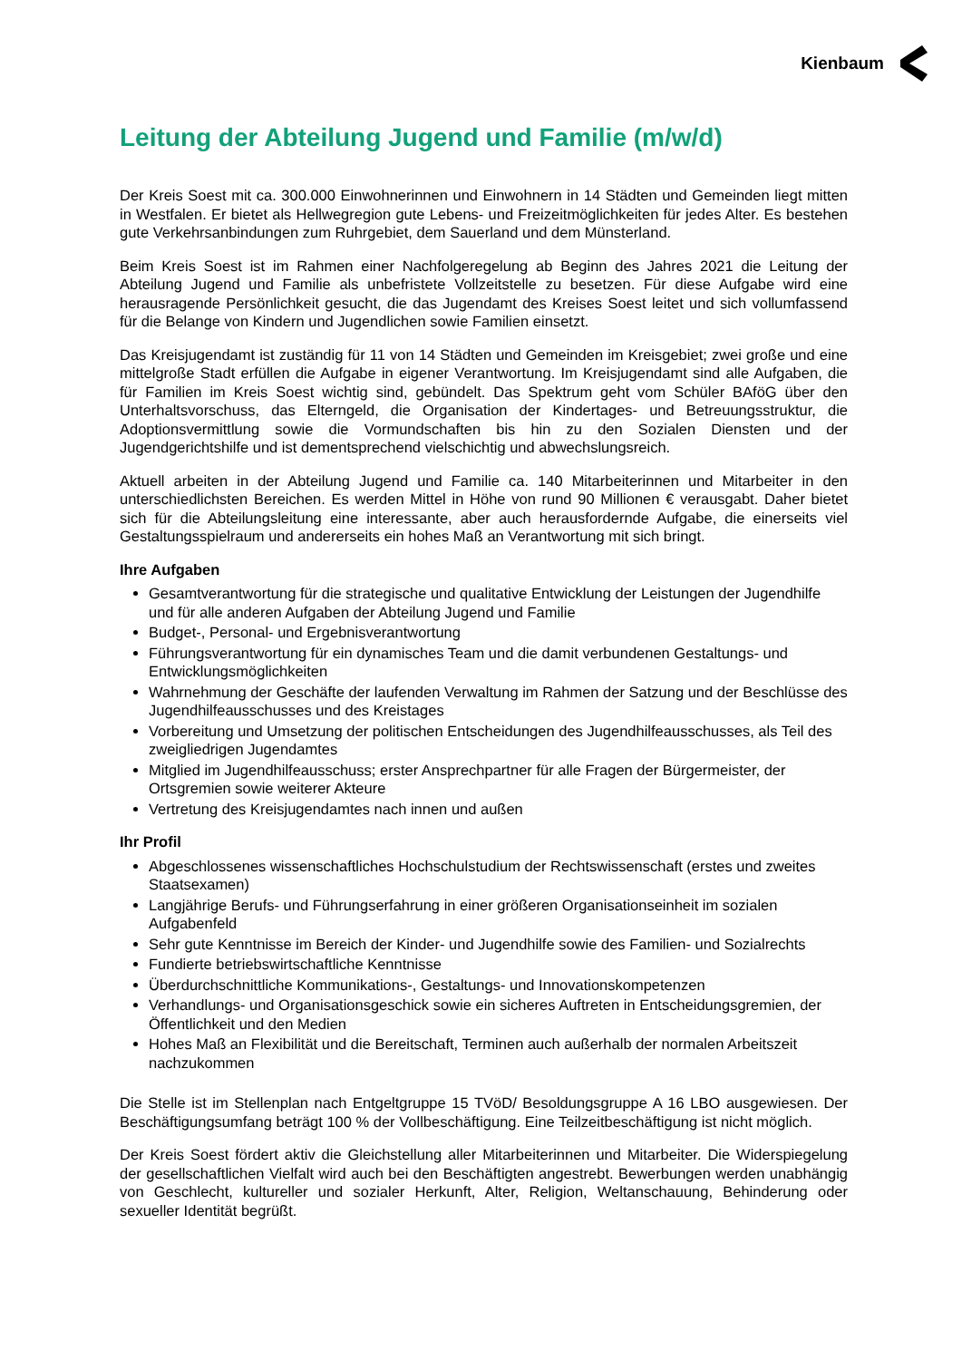Kienbaum
Leitung der Abteilung Jugend und Familie (m/w/d)
Der Kreis Soest mit ca. 300.000 Einwohnerinnen und Einwohnern in 14 Städten und Gemeinden liegt mitten in Westfalen. Er bietet als Hellwegregion gute Lebens- und Freizeitmöglichkeiten für jedes Alter. Es bestehen gute Verkehrsanbindungen zum Ruhrgebiet, dem Sauerland und dem Münsterland.
Beim Kreis Soest ist im Rahmen einer Nachfolgeregelung ab Beginn des Jahres 2021 die Leitung der Abteilung Jugend und Familie als unbefristete Vollzeitstelle zu besetzen. Für diese Aufgabe wird eine herausragende Persönlichkeit gesucht, die das Jugendamt des Kreises Soest leitet und sich vollumfassend für die Belange von Kindern und Jugendlichen sowie Familien einsetzt.
Das Kreisjugendamt ist zuständig für 11 von 14 Städten und Gemeinden im Kreisgebiet; zwei große und eine mittelgroße Stadt erfüllen die Aufgabe in eigener Verantwortung. Im Kreisjugendamt sind alle Aufgaben, die für Familien im Kreis Soest wichtig sind, gebündelt. Das Spektrum geht vom Schüler BAföG über den Unterhaltsvorschuss, das Elterngeld, die Organisation der Kindertages- und Betreuungsstruktur, die Adoptionsvermittlung sowie die Vormundschaften bis hin zu den Sozialen Diensten und der Jugendgerichtshilfe und ist dementsprechend vielschichtig und abwechslungsreich.
Aktuell arbeiten in der Abteilung Jugend und Familie ca. 140 Mitarbeiterinnen und Mitarbeiter in den unterschiedlichsten Bereichen. Es werden Mittel in Höhe von rund 90 Millionen € verausgabt. Daher bietet sich für die Abteilungsleitung eine interessante, aber auch herausfordernde Aufgabe, die einerseits viel Gestaltungsspielraum und andererseits ein hohes Maß an Verantwortung mit sich bringt.
Ihre Aufgaben
Gesamtverantwortung für die strategische und qualitative Entwicklung der Leistungen der Jugendhilfe und für alle anderen Aufgaben der Abteilung Jugend und Familie
Budget-, Personal- und Ergebnisverantwortung
Führungsverantwortung für ein dynamisches Team und die damit verbundenen Gestaltungs- und Entwicklungsmöglichkeiten
Wahrnehmung der Geschäfte der laufenden Verwaltung im Rahmen der Satzung und der Beschlüsse des Jugendhilfeausschusses und des Kreistages
Vorbereitung und Umsetzung der politischen Entscheidungen des Jugendhilfeausschusses, als Teil des zweigliedrigen Jugendamtes
Mitglied im Jugendhilfeausschuss; erster Ansprechpartner für alle Fragen der Bürgermeister, der Ortsgremien sowie weiterer Akteure
Vertretung des Kreisjugendamtes nach innen und außen
Ihr Profil
Abgeschlossenes wissenschaftliches Hochschulstudium der Rechtswissenschaft (erstes und zweites Staatsexamen)
Langjährige Berufs- und Führungserfahrung in einer größeren Organisationseinheit im sozialen Aufgabenfeld
Sehr gute Kenntnisse im Bereich der Kinder- und Jugendhilfe sowie des Familien- und Sozialrechts
Fundierte betriebswirtschaftliche Kenntnisse
Überdurchschnittliche Kommunikations-, Gestaltungs- und Innovationskompetenzen
Verhandlungs- und Organisationsgeschick sowie ein sicheres Auftreten in Entscheidungsgremien, der Öffentlichkeit und den Medien
Hohes Maß an Flexibilität und die Bereitschaft, Terminen auch außerhalb der normalen Arbeitszeit nachzukommen
Die Stelle ist im Stellenplan nach Entgeltgruppe 15 TVöD/ Besoldungsgruppe A 16 LBO ausgewiesen. Der Beschäftigungsumfang beträgt 100 % der Vollbeschäftigung. Eine Teilzeitbeschäftigung ist nicht möglich.
Der Kreis Soest fördert aktiv die Gleichstellung aller Mitarbeiterinnen und Mitarbeiter. Die Widerspiegelung der gesellschaftlichen Vielfalt wird auch bei den Beschäftigten angestrebt. Bewerbungen werden unabhängig von Geschlecht, kultureller und sozialer Herkunft, Alter, Religion, Weltanschauung, Behinderung oder sexueller Identität begrüßt.